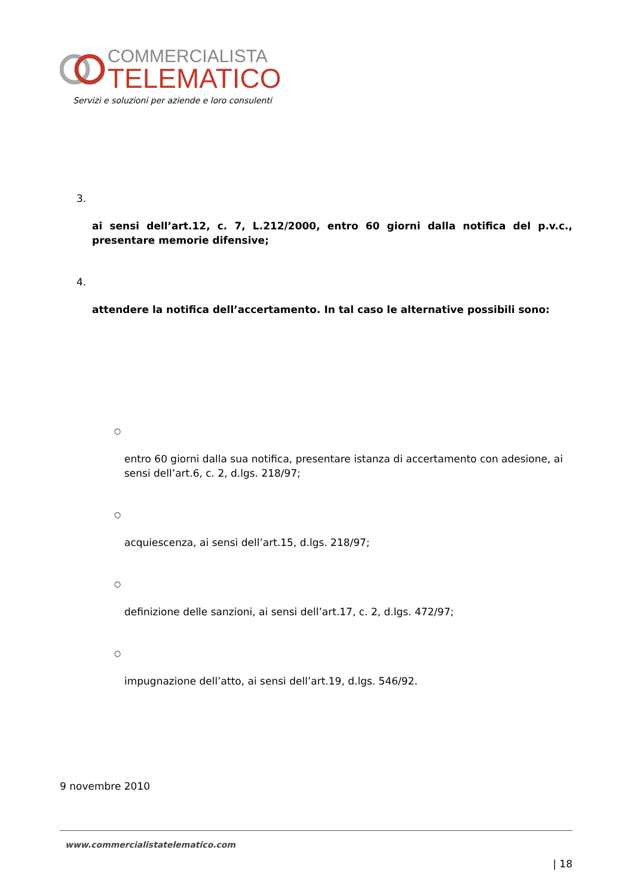COMMERCIALISTA
TELEMATICO
Servizi e soluzioni per aziende e loro consulenti
3.
ai sensi dell’art.12, c. 7, L.212/2000, entro 60 giorni dalla notifica del p.v.c., presentare memorie difensive;
4.
attendere la notifica dell’accertamento. In tal caso le alternative possibili sono:
○
entro 60 giorni dalla sua notifica, presentare istanza di accertamento con adesione, ai sensi dell’art.6, c. 2, d.lgs. 218/97;
○
acquiescenza, ai sensi dell’art.15, d.lgs. 218/97;
○
definizione delle sanzioni, ai sensi dell’art.17, c. 2, d.lgs. 472/97;
○
impugnazione dell’atto, ai sensi dell’art.19, d.lgs. 546/92.
9 novembre 2010
www.commercialistatelematico.com
| 18